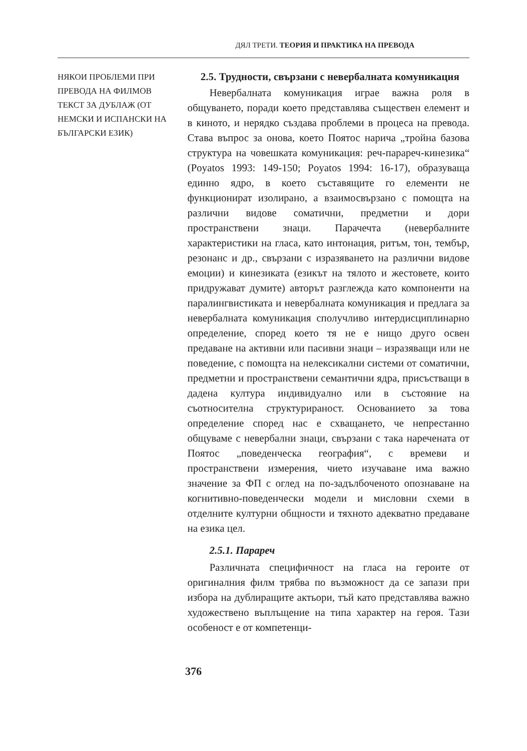ДЯЛ ТРЕТИ. ТЕОРИЯ И ПРАКТИКА НА ПРЕВОДА
НЯКОИ ПРОБЛЕМИ ПРИ ПРЕВОДА НА ФИЛМОВ ТЕКСТ ЗА ДУБЛАЖ (ОТ НЕМСКИ И ИСПАНСКИ НА БЪЛГАРСКИ ЕЗИК)
2.5. Трудности, свързани с невербалната комуникация
Невербалната комуникация играе важна роля в общуването, поради което представлява съществен елемент и в киното, и нерядко създава проблеми в процеса на превода. Става въпрос за онова, което Поятос нарича „тройна базова структура на човешката комуникация: реч-парареч-кинезика“ (Poyatos 1993: 149-150; Poyatos 1994: 16-17), образуваща единно ядро, в което съставящите го елементи не функционират изолирано, а взаимосвързано с помощта на различни видове соматични, предметни и дори пространствени знаци. Парачечта (невербалните характеристики на гласа, като интонация, ритъм, тон, тембър, резонанс и др., свързани с изразяването на различни видове емоции) и кинезиката (езикът на тялото и жестовете, които придружават думите) авторът разглежда като компоненти на паралингвистиката и невербалната комуникация и предлага за невербалната комуникация сполучливо интердисциплинарно определение, според което тя не е нищо друго освен предаване на активни или пасивни знаци – изразяващи или не поведение, с помощта на нелексикални системи от соматични, предметни и пространствени семантични ядра, присъстващи в дадена култура индивидуално или в състояние на съотносителна структурираност. Основанието за това определение според нас е схващането, че непрестанно общуваме с невербални знаци, свързани с така наречената от Поятос „поведенческа география“, с времеви и пространствени измерения, чието изучаване има важно значение за ФП с оглед на по-задълбоченото опознаване на когнитивно-поведенчески модели и мисловни схеми в отделните културни общности и тяхното адекватно предаване на езика цел.
2.5.1. Парареч
Различната специфичност на гласа на героите от оригиналния филм трябва по възможност да се запази при избора на дублиращите актьори, тъй като представлява важно художествено въплъщение на типа характер на героя. Тази особеност е от компетенци-
376